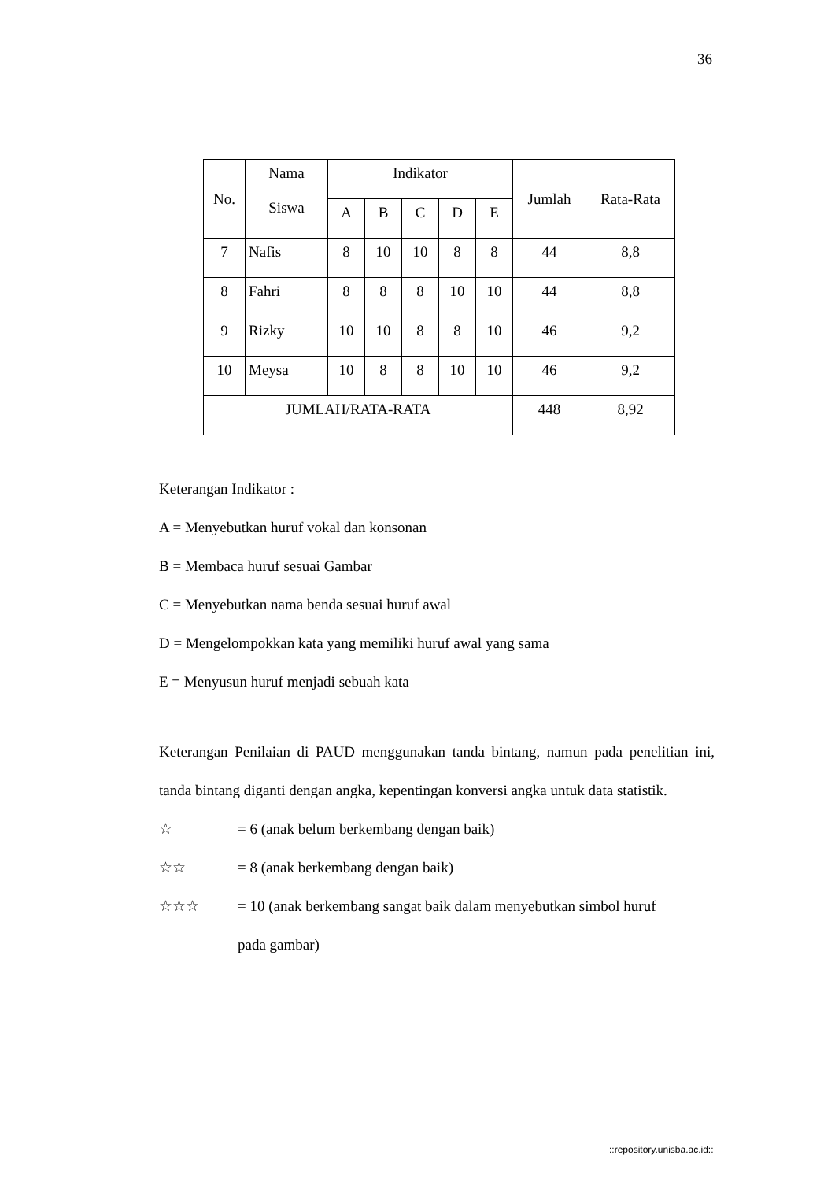36
| No. | Nama Siswa | Indikator | | | | | Jumlah | Rata-Rata |
| --- | --- | --- | --- | --- | --- | --- | --- | --- |
| | | A | B | C | D | E | | |
| 7 | Nafis | 8 | 10 | 10 | 8 | 8 | 44 | 8,8 |
| 8 | Fahri | 8 | 8 | 8 | 10 | 10 | 44 | 8,8 |
| 9 | Rizky | 10 | 10 | 8 | 8 | 10 | 46 | 9,2 |
| 10 | Meysa | 10 | 8 | 8 | 10 | 10 | 46 | 9,2 |
| JUMLAH/RATA-RATA | | | | | | | 448 | 8,92 |
Keterangan Indikator :
A = Menyebutkan huruf vokal dan konsonan
B = Membaca huruf sesuai Gambar
C = Menyebutkan nama benda sesuai huruf awal
D = Mengelompokkan kata yang memiliki huruf awal yang sama
E = Menyusun huruf menjadi sebuah kata
Keterangan Penilaian di PAUD menggunakan tanda bintang, namun pada penelitian ini, tanda bintang diganti dengan angka, kepentingan konversi angka untuk data statistik.
☆ = 6 (anak belum berkembang dengan baik)
☆☆ = 8 (anak berkembang dengan baik)
☆☆☆ = 10 (anak berkembang sangat baik dalam menyebutkan simbol huruf
pada gambar)
::repository.unisba.ac.id::